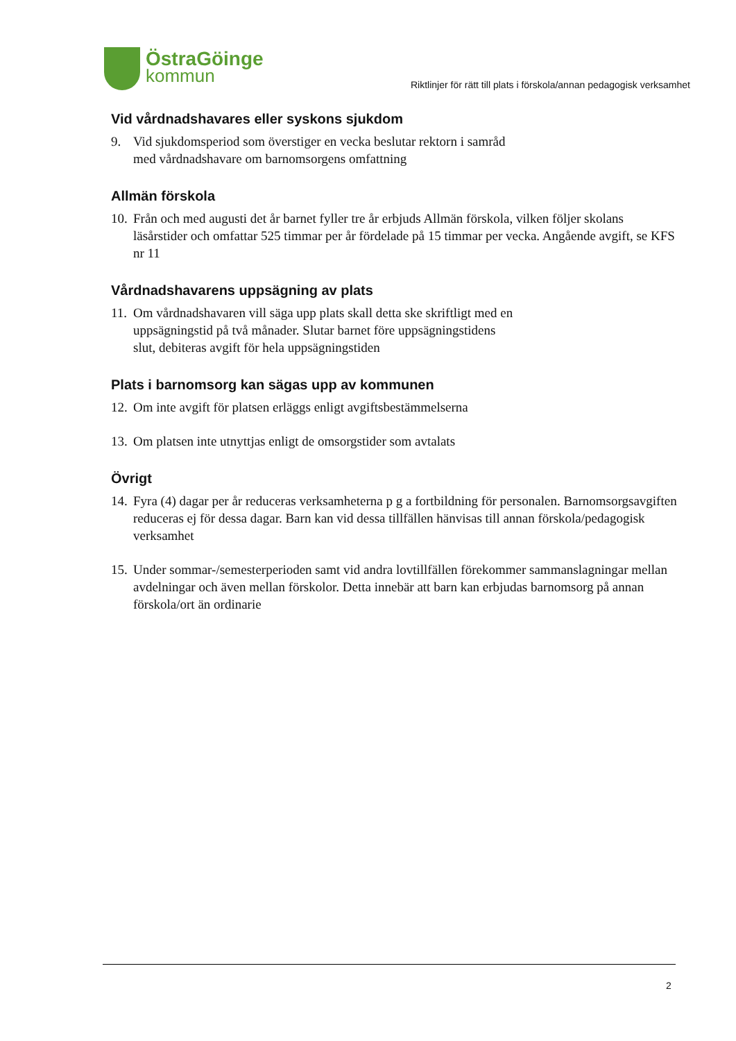ÖstraGöinge
kommun
Riktlinjer för rätt till plats i förskola/annan pedagogisk verksamhet
Vid vårdnadshavares eller syskons sjukdom
9. Vid sjukdomsperiod som överstiger en vecka beslutar rektorn i samråd
med vårdnadshavare om barnomsorgens omfattning
Allmän förskola
10. Från och med augusti det år barnet fyller tre år erbjuds Allmän förskola, vilken följer skolans läsårstider och omfattar 525 timmar per år fördelade på 15 timmar per vecka. Angående avgift, se KFS nr 11
Vårdnadshavarens uppsägning av plats
11. Om vårdnadshavaren vill säga upp plats skall detta ske skriftligt med en
uppsägningstid på två månader. Slutar barnet före uppsägningstidens
slut, debiteras avgift för hela uppsägningstiden
Plats i barnomsorg kan sägas upp av kommunen
12. Om inte avgift för platsen erläggs enligt avgiftsbestämmelserna
13. Om platsen inte utnyttjas enligt de omsorgstider som avtalats
Övrigt
14. Fyra (4) dagar per år reduceras verksamheterna p g a fortbildning för personalen. Barnomsorgsavgiften reduceras ej för dessa dagar. Barn kan vid dessa tillfällen hänvisas till annan förskola/pedagogisk verksamhet
15. Under sommar-/semesterperioden samt vid andra lovtillfällen förekommer sammanslagningar mellan avdelningar och även mellan förskolor. Detta innebär att barn kan erbjudas barnomsorg på annan förskola/ort än ordinarie
2